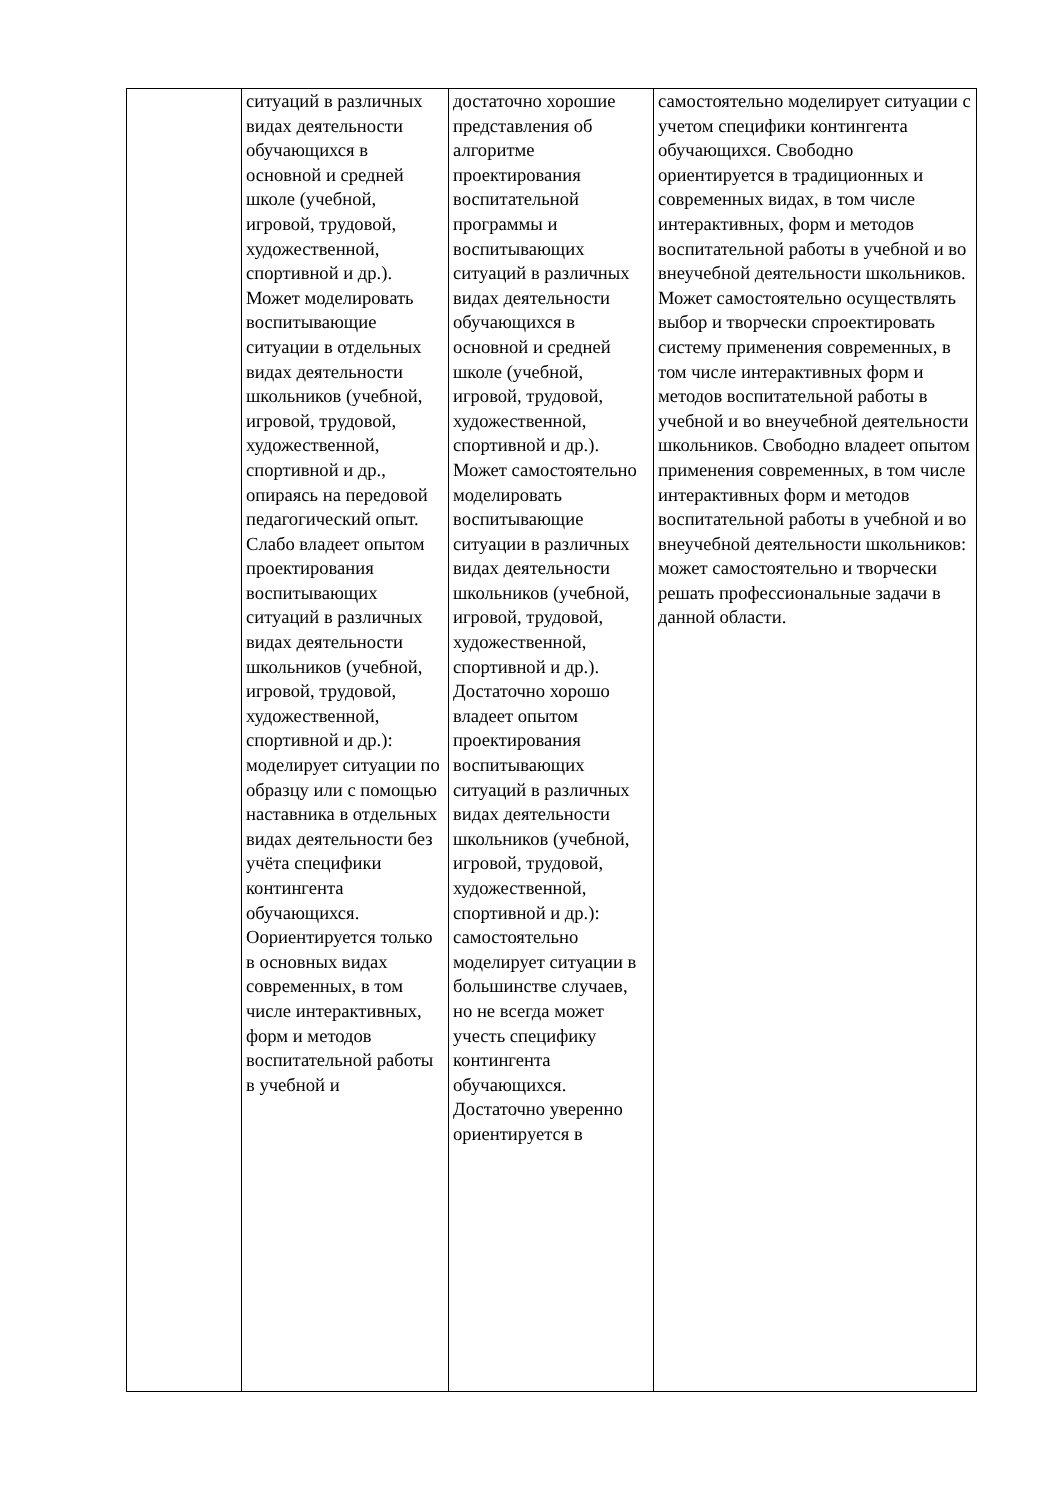| | ситуаций в различных видах деятельности обучающихся в основной и средней школе (учебной, игровой, трудовой, художественной, спортивной и др.). Может моделировать воспитывающие ситуации в отдельных видах деятельности школьников (учебной, игровой, трудовой, художественной, спортивной и др., опираясь на передовой педагогический опыт. Слабо владеет опытом проектирования воспитывающих ситуаций в различных видах деятельности школьников (учебной, игровой, трудовой, художественной, спортивной и др.): моделирует ситуации по образцу или с помощью наставника в отдельных видах деятельности без учёта специфики контингента обучающихся. Оориентируется только в основных видах современных, в том числе интерактивных, форм и методов воспитательной работы в учебной и | достаточно хорошие представления об алгоритме проектирования воспитательной программы и воспитывающих ситуаций в различных видах деятельности обучающихся в основной и средней школе (учебной, игровой, трудовой, художественной, спортивной и др.). Может самостоятельно моделировать воспитывающие ситуации в различных видах деятельности школьников (учебной, игровой, трудовой, художественной, спортивной и др.). Достаточно хорошо владеет опытом проектирования воспитывающих ситуаций в различных видах деятельности школьников (учебной, игровой, трудовой, художественной, спортивной и др.): самостоятельно моделирует ситуации в большинстве случаев, но не всегда может учесть специфику контингента обучающихся. Достаточно уверенно ориентируется в | самостоятельно моделирует ситуации с учетом специфики контингента обучающихся. Свободно ориентируется в традиционных и современных видах, в том числе интерактивных, форм и методов воспитательной работы в учебной и во внеучебной деятельности школьников. Может самостоятельно осуществлять выбор и творчески спроектировать систему применения современных, в том числе интерактивных форм и методов воспитательной работы в учебной и во внеучебной деятельности школьников. Свободно владеет опытом применения современных, в том числе интерактивных форм и методов воспитательной работы в учебной и во внеучебной деятельности школьников: может самостоятельно и творчески решать профессиональные задачи в данной области. |